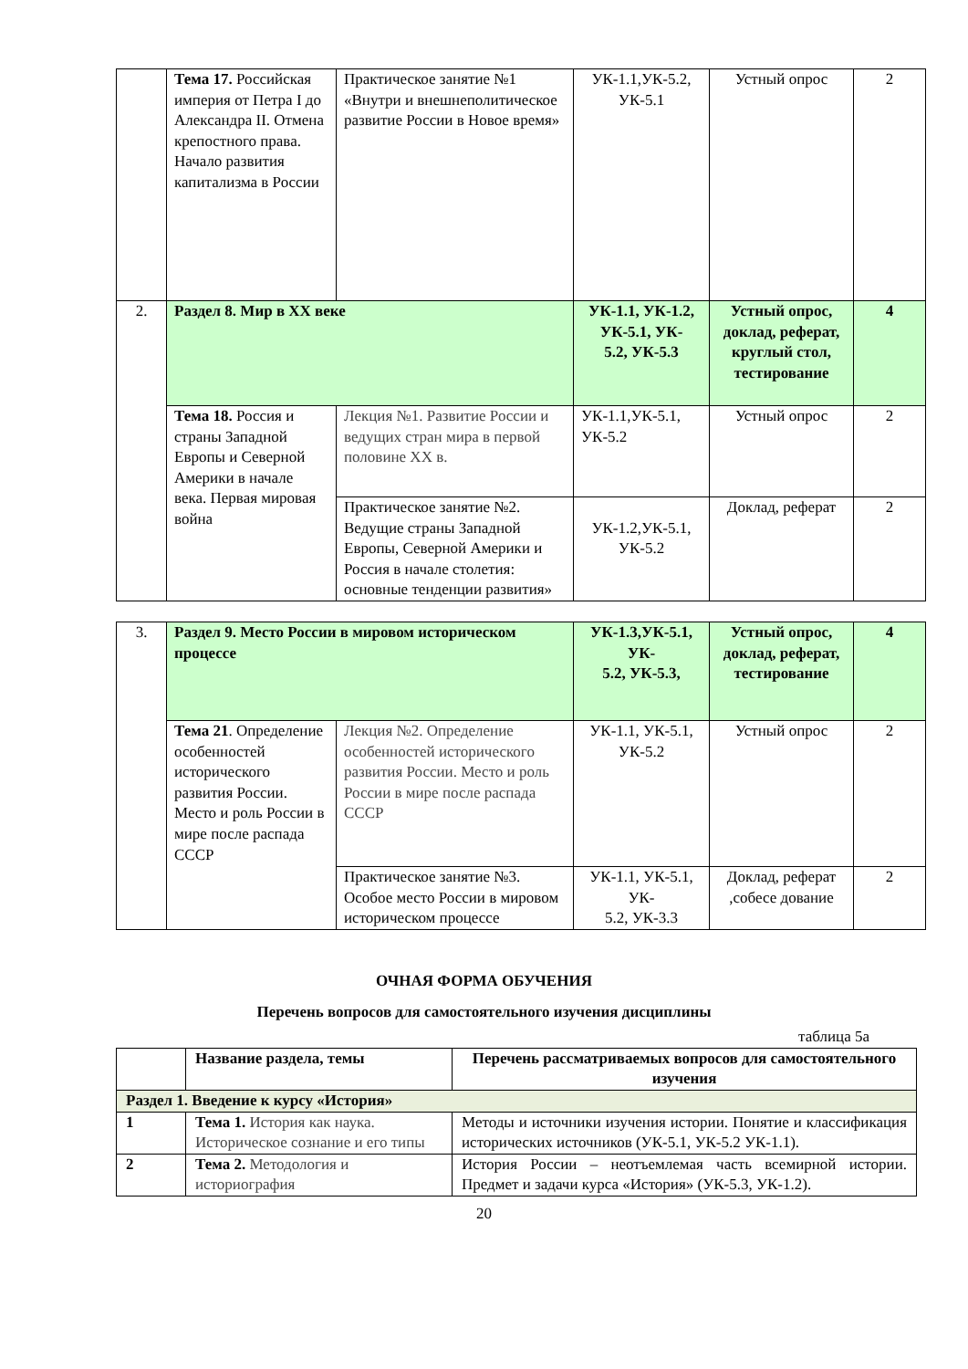| | Тема 17. Российская империя от Петра I до Александра II. Отмена крепостного права. Начало развития капитализма в России | Практическое занятие №1 «Внутри и внешнеполитическое развитие России в Новое время» | УК-1.1,УК-5.2, УК-5.1 | Устный опрос | 2 |
| 2. | Раздел 8. Мир в XX веке | | УК-1.1, УК-1.2, УК-5.1, УК- 5.2, УК-5.3 | Устный опрос, доклад, реферат, круглый стол, тестирование | 4 |
| | Тема 18. Россия и страны Западной Европы и Северной Америки в начале века. Первая мировая война | Лекция №1. Развитие России и ведущих стран мира в первой половине XX в. | УК-1.1,УК-5.1, УК-5.2 | Устный опрос | 2 |
| | | Практическое занятие №2. Ведущие страны Западной Европы, Северной Америки и Россия в начале столетия: основные тенденции развития» | УК-1.2,УК-5.1, УК-5.2 | Доклад, реферат | 2 |
| 3. | Раздел 9. Место России в мировом историческом процессе | | УК-1.3,УК-5.1, УК- 5.2, УК-5.3, | Устный опрос, доклад, реферат, тестирование | 4 |
| | Тема 21 . Определение особенностей исторического развития России. Место и роль России в мире после распада СССР | Лекция №2. Определение особенностей исторического развития России. Место и роль России в мире после распада СССР | УК-1.1, УК-5.1, УК-5.2 | Устный опрос | 2 |
| | | Практическое занятие №3. Особое место России в мировом историческом процессе | УК-1.1, УК-5.1, УК- 5.2, УК-3.3 | Доклад, реферат ,собесе дование | 2 |
ОЧНАЯ ФОРМА ОБУЧЕНИЯ
Перечень вопросов для самостоятельного изучения дисциплины
таблица 5а
| | Название раздела, темы | Перечень рассматриваемых вопросов для самостоятельного изучения |
| Раздел 1. Введение к курсу «История» | | |
| 1 | Тема 1. История как наука. Историческое сознание и его типы | Методы и источники изучения истории. Понятие и классификация исторических источников (УК-5.1, УК-5.2 УК-1.1). |
| 2 | Тема 2. Методология и историография | История России – неотъемлемая часть всемирной истории. Предмет и задачи курса «История» (УК-5.3, УК-1.2). |
20